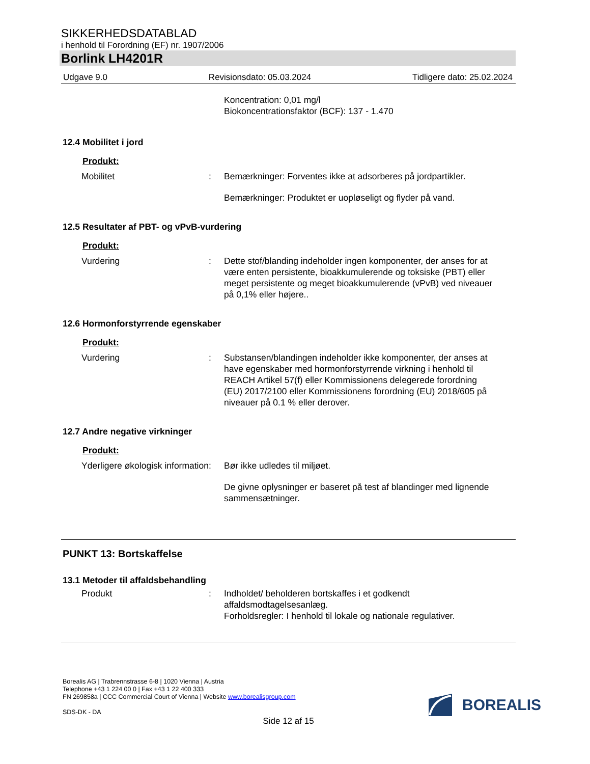SIKKERHEDSDATABLAD
i henhold til Forordning (EF) nr. 1907/2006
Borlink LH4201R
Udgave 9.0 Revisionsdato: 05.03.2024 Tidligere dato: 25.02.2024
Koncentration: 0,01 mg/l
Biokoncentrationsfaktor (BCF): 137 - 1.470
12.4 Mobilitet i jord
Produkt:
Mobilitet : Bemærkninger: Forventes ikke at adsorberes på jordpartikler.
Bemærkninger: Produktet er uopløseligt og flyder på vand.
12.5 Resultater af PBT- og vPvB-vurdering
Produkt:
Vurdering : Dette stof/blanding indeholder ingen komponenter, der anses for at være enten persistente, bioakkumulerende og toksiske (PBT) eller meget persistente og meget bioakkumulerende (vPvB) ved niveauer på 0,1% eller højere..
12.6 Hormonforstyrrende egenskaber
Produkt:
Vurdering : Substansen/blandingen indeholder ikke komponenter, der anses at have egenskaber med hormonforstyrrende virkning i henhold til REACH Artikel 57(f) eller Kommissionens delegerede forordning (EU) 2017/2100 eller Kommissionens forordning (EU) 2018/605 på niveauer på 0.1 % eller derover.
12.7 Andre negative virkninger
Produkt:
Yderligere økologisk information
: Bør ikke udledes til miljøet.
De givne oplysninger er baseret på test af blandinger med lignende sammensætninger.
PUNKT 13: Bortskaffelse
13.1 Metoder til affaldsbehandling
Produkt : Indholdet/ beholderen bortskaffes i et godkendt affaldsmodtagelsesanlæg.
Forholdsregler: I henhold til lokale og nationale regulativer.
Borealis AG | Trabrennstrasse 6-8 | 1020 Vienna | Austria
Telephone +43 1 224 00 0 | Fax +43 1 22 400 333
FN 269858a | CCC Commercial Court of Vienna | Website www.borealisgroup.com
SDS-DK - DA
BOREALIS
Side 12 af 15